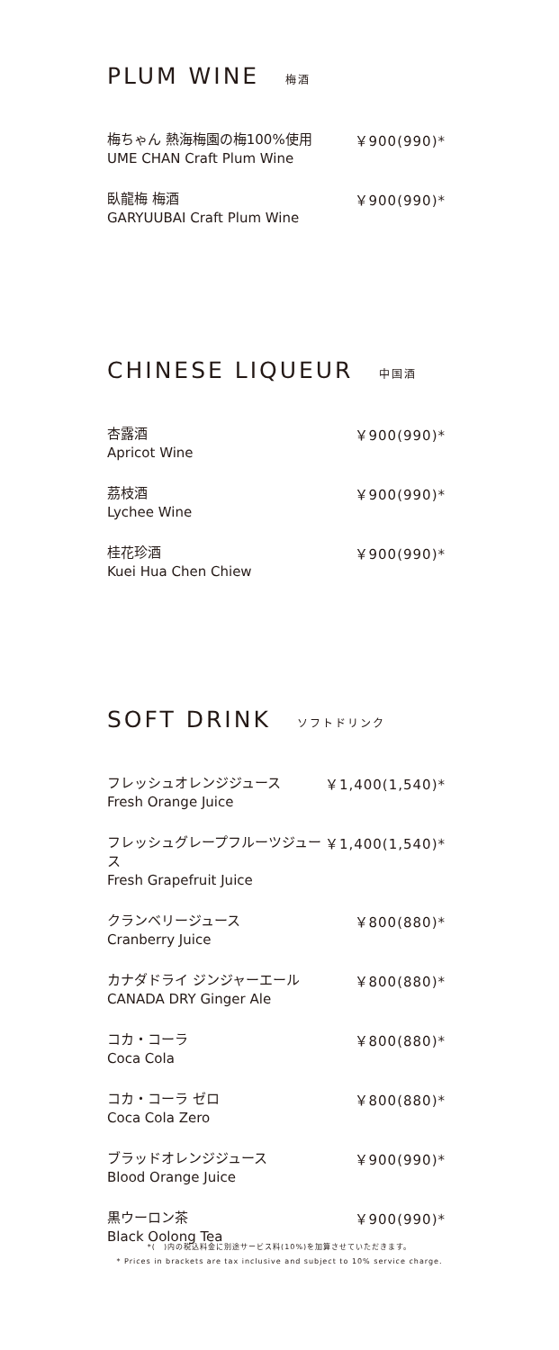PLUM WINE 梅酒
梅ちゃん 熱海梅園の梅100%使用
UME CHAN Craft Plum Wine
￥900(990)*
臥龍梅 梅酒
GARYUUBAI Craft Plum Wine
￥900(990)*
CHINESE LIQUEUR 中国酒
杏露酒
Apricot Wine
￥900(990)*
茘枝酒
Lychee Wine
￥900(990)*
桂花珍酒
Kuei Hua Chen Chiew
￥900(990)*
SOFT DRINK ソフトドリンク
フレッシュオレンジジュース
Fresh Orange Juice
￥1,400(1,540)*
フレッシュグレープフルーツジュース
Fresh Grapefruit Juice
￥1,400(1,540)*
クランベリージュース
Cranberry Juice
￥800(880)*
カナダドライ ジンジャーエール
CANADA DRY Ginger Ale
￥800(880)*
コカ・コーラ
Coca Cola
￥800(880)*
コカ・コーラ ゼロ
Coca Cola Zero
￥800(880)*
ブラッドオレンジジュース
Blood Orange Juice
￥900(990)*
黒ウーロン茶
Black Oolong Tea
￥900(990)*
*(　)内の税込料金に別途サービス料(10%)を加算させていただきます。
* Prices in brackets are tax inclusive and subject to 10% service charge.